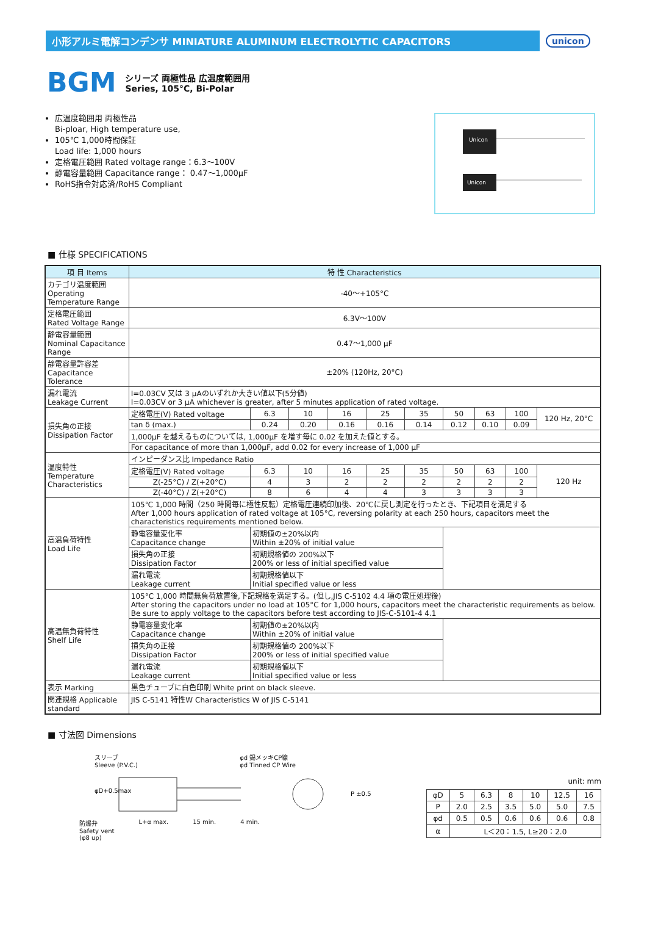小形アルミ電解コンデンサ MINIATURE ALUMINUM ELECTROLYTIC CAPACITORS
unicon
BGM
シリーズ 両極性品 広温度範囲用
Series, 105°C, Bi-Polar
広温度範囲用 両極性品
Bi-ploar, High temperature use,
105℃ 1,000時間保証
Load life: 1,000 hours
定格電圧範囲 Rated voltage range：6.3～100V
静電容量範囲 Capacitance range： 0.47～1,000μF
RoHS指令対応済/RoHS Compliant
Unicon
Unicon
■ 仕様 SPECIFICATIONS
| 項 目 Items | 特 性 Characteristics | | | | | | | | | |
| --- | --- | --- | --- | --- | --- | --- | --- | --- | --- | --- |
| カテゴリ温度範囲 Operating Temperature Range | -40～+105°C | | | | | | | | | |
| 定格電圧範囲 Rated Voltage Range | 6.3V～100V | | | | | | | | | |
| 静電容量範囲 Nominal Capacitance Range | 0.47～1,000 μF | | | | | | | | | |
| 静電容量許容差 Capacitance Tolerance | ±20% (120Hz, 20°C) | | | | | | | | | |
| 漏れ電流 Leakage Current | I=0.03CV 又は 3 μAのいずれか大きい値以下(5分値) I=0.03CV or 3 μA whichever is greater, after 5 minutes application of rated voltage. | | | | | | | | | |
| 損失角の正接 Dissipation Factor | 定格電圧(V) Rated voltage | 6.3 | 10 | 16 | 25 | 35 | 50 | 63 | 100 | 120 Hz, 20°C |
| | tan δ (max.) | 0.24 | 0.20 | 0.16 | 0.16 | 0.14 | 0.12 | 0.10 | 0.09 | |
| | 1,000μF を越えるものについては, 1,000μF を増す毎に 0.02 を加えた値とする。 | | | | | | | | | |
| | For capacitance of more than 1,000μF, add 0.02 for every increase of 1,000 μF | | | | | | | | | |
| 温度特性 Temperature Characteristics | インピーダンス比 Impedance Ratio | | | | | | | | | |
| | 定格電圧(V) Rated voltage | 6.3 | 10 | 16 | 25 | 35 | 50 | 63 | 100 | 120 Hz |
| | Z(-25°C) / Z(+20°C) | 4 | 3 | 2 | 2 | 2 | 2 | 2 | 2 | |
| | Z(-40°C) / Z(+20°C) | 8 | 6 | 4 | 4 | 3 | 3 | 3 | 3 | |
| 高温負荷特性 Load Life | 105℃ 1,000 時間（250 時間毎に極性反転）定格電圧連続印加後、20℃に戻し測定を行ったとき、下記項目を満足する After 1,000 hours application of rated voltage at 105°C, reversing polarity at each 250 hours, capacitors meet the characteristics requirements mentioned below. | | | | | | | | | |
| | 静電容量変化率 Capacitance change | 初期値の±20%以内 Within ±20% of initial value | | | | | | | | |
| | 損失角の正接 Dissipation Factor | 初期規格値の 200%以下 200% or less of initial specified value | | | | | | | | |
| | 漏れ電流 Leakage current | 初期規格値以下 Initial specified value or less | | | | | | | | |
| 高温無負荷特性 Shelf Life | 105°C 1,000 時間無負荷放置後,下記規格を満足する。(但し,JIS C-5102 4.4 項の電圧処理後) After storing the capacitors under no load at 105°C for 1,000 hours, capacitors meet the characteristic requirements as below. Be sure to apply voltage to the capacitors before test according to JIS-C-5101-4 4.1 | | | | | | | | | |
| | 静電容量変化率 Capacitance change | 初期値の±20%以内 Within ±20% of initial value | | | | | | | | |
| | 損失角の正接 Dissipation Factor | 初期規格値の 200%以下 200% or less of initial specified value | | | | | | | | |
| | 漏れ電流 Leakage current | 初期規格値以下 Initial specified value or less | | | | | | | | |
| 表示 Marking | 黒色チューブに白色印刷 White print on black sleeve. | | | | | | | | | |
| 関連規格 Applicable standard | JIS C-5141 特性W Characteristics W of JIS C-5141 | | | | | | | | | |
■ 寸法図 Dimensions
スリーブ
Sleeve (P.V.C.) φd 錫メッキCP線
φd Tinned CP Wire
P ±0.5
φD+0.5max
防爆弁
Safety vent
(φ8 up) L+α max. 15 min. 4 min.
unit: mm
| φD | 5 | 6.3 | 8 | 10 | 12.5 | 16 |
| P | 2.0 | 2.5 | 3.5 | 5.0 | 5.0 | 7.5 |
| φd | 0.5 | 0.5 | 0.6 | 0.6 | 0.6 | 0.8 |
| α | L＜20：1.5, L≥20：2.0 | | | | | |